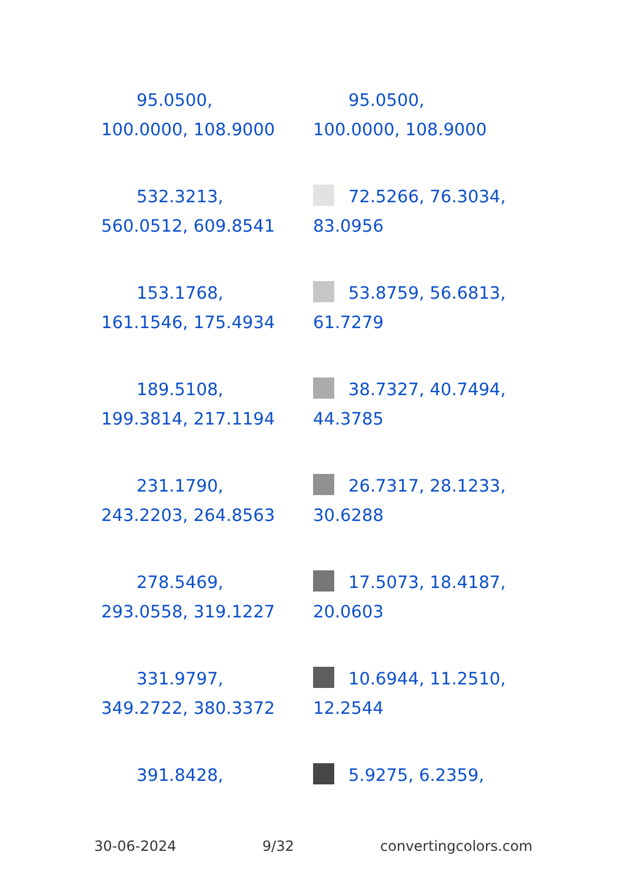| 95.0500, 100.0000, 108.9000 | 95.0500, 100.0000, 108.9000 |
| 532.3213, 560.0512, 609.8541 | 72.5266, 76.3034, 83.0956 |
| 153.1768, 161.1546, 175.4934 | 53.8759, 56.6813, 61.7279 |
| 189.5108, 199.3814, 217.1194 | 38.7327, 40.7494, 44.3785 |
| 231.1790, 243.2203, 264.8563 | 26.7317, 28.1233, 30.6288 |
| 278.5469, 293.0558, 319.1227 | 17.5073, 18.4187, 20.0603 |
| 331.9797, 349.2722, 380.3372 | 10.6944, 11.2510, 12.2544 |
| 391.8428, | 5.9275, 6.2359, |
30-06-2024 9/32 convertingcolors.com